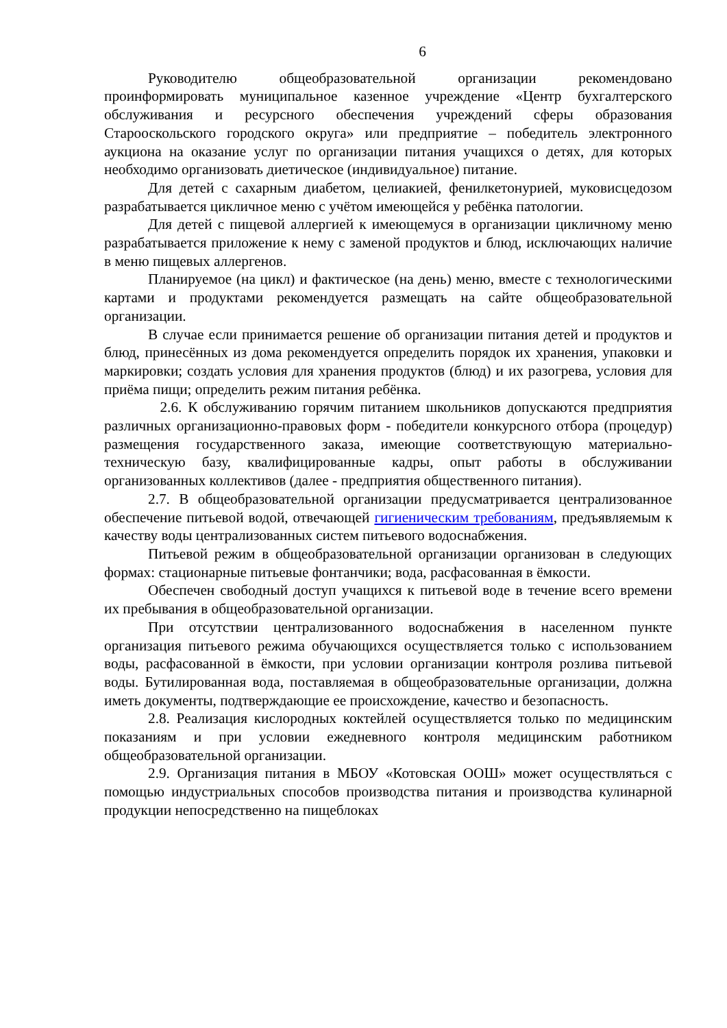6
Руководителю общеобразовательной организации рекомендовано проинформировать муниципальное казенное учреждение «Центр бухгалтерского обслуживания и ресурсного обеспечения учреждений сферы образования Старооскольского городского округа» или предприятие – победитель электронного аукциона на оказание услуг по организации питания учащихся о детях, для которых необходимо организовать диетическое (индивидуальное) питание.
Для детей с сахарным диабетом, целиакией, фенилкетонурией, муковисцедозом разрабатывается цикличное меню с учётом имеющейся у ребёнка патологии.
Для детей с пищевой аллергией к имеющемуся в организации цикличному меню разрабатывается приложение к нему с заменой продуктов и блюд, исключающих наличие в меню пищевых аллергенов.
Планируемое (на цикл) и фактическое (на день) меню, вместе с технологическими картами и продуктами рекомендуется размещать на сайте общеобразовательной организации.
В случае если принимается решение об организации питания детей и продуктов и блюд, принесённых из дома рекомендуется определить порядок их хранения, упаковки и маркировки; создать условия для хранения продуктов (блюд) и их разогрева, условия для приёма пищи; определить режим питания ребёнка.
2.6. К обслуживанию горячим питанием школьников допускаются предприятия различных организационно-правовых форм - победители конкурсного отбора (процедур) размещения государственного заказа, имеющие соответствующую материально-техническую базу, квалифицированные кадры, опыт работы в обслуживании организованных коллективов (далее - предприятия общественного питания).
2.7. В общеобразовательной организации предусматривается централизованное обеспечение питьевой водой, отвечающей гигиеническим требованиям, предъявляемым к качеству воды централизованных систем питьевого водоснабжения.
Питьевой режим в общеобразовательной организации организован в следующих формах: стационарные питьевые фонтанчики; вода, расфасованная в ёмкости.
Обеспечен свободный доступ учащихся к питьевой воде в течение всего времени их пребывания в общеобразовательной организации.
При отсутствии централизованного водоснабжения в населенном пункте организация питьевого режима обучающихся осуществляется только с использованием воды, расфасованной в ёмкости, при условии организации контроля розлива питьевой воды. Бутилированная вода, поставляемая в общеобразовательные организации, должна иметь документы, подтверждающие ее происхождение, качество и безопасность.
2.8. Реализация кислородных коктейлей осуществляется только по медицинским показаниям и при условии ежедневного контроля медицинским работником общеобразовательной организации.
2.9. Организация питания в МБОУ «Котовская ООШ» может осуществляться с помощью индустриальных способов производства питания и производства кулинарной продукции непосредственно на пищеблоках